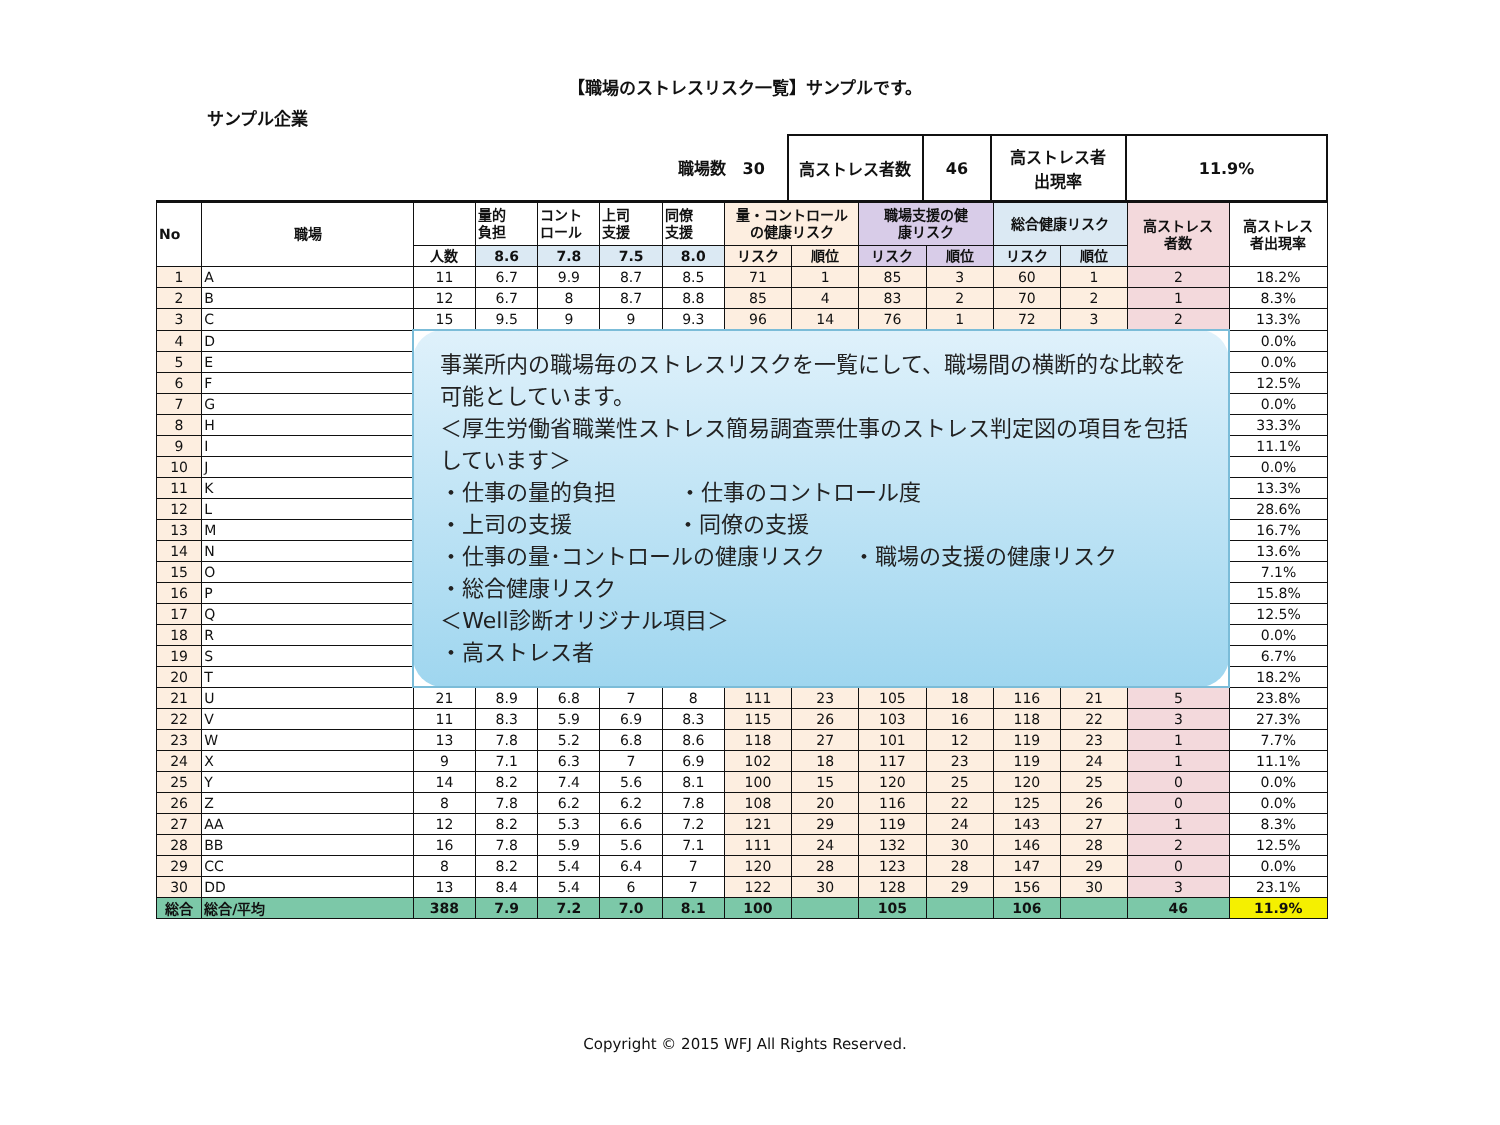【職場のストレスリスク一覧】サンプルです。
サンプル企業
職場数 30 高ストレス者数 46 高ストレス者
出現率
11.9%
| No | 職場 | | 量的 負担 | コント ロール | 上司 支援 | 同僚 支援 | 量・コントロール の健康リスク | | 職場支援の健 康リスク | | 総合健康リスク | | 高ストレス 者数 | 高ストレス 者出現率 |
| --- | --- | --- | --- | --- | --- | --- | --- | --- | --- | --- | --- | --- | --- | --- |
| | | 人数 | 8.6 | 7.8 | 7.5 | 8.0 | リスク | 順位 | リスク | 順位 | リスク | 順位 | | |
| 1 | A | 11 | 6.7 | 9.9 | 8.7 | 8.5 | 71 | 1 | 85 | 3 | 60 | 1 | 2 | 18.2% |
| 2 | B | 12 | 6.7 | 8 | 8.7 | 8.8 | 85 | 4 | 83 | 2 | 70 | 2 | 1 | 8.3% |
| 3 | C | 15 | 9.5 | 9 | 9 | 9.3 | 96 | 14 | 76 | 1 | 72 | 3 | 2 | 13.3% |
| 4 | D | 事業所内の職場毎のストレスリスクを一覧にして、職場間の横断的な比較を可能としています。 ＜厚生労働省職業性ストレス簡易調査票仕事のストレス判定図の項目を包括しています＞ ・仕事の量的負担 ・仕事のコントロール度 ・上司の支援 ・同僚の支援 ・仕事の量･コントロールの健康リスク ・職場の支援の健康リスク ・総合健康リスク ＜Well診断オリジナル項目＞ ・高ストレス者 | | | | | | | | | | | | 0.0% |
| 5 | E | | | | | | | | | | | | | 0.0% |
| 6 | F | | | | | | | | | | | | | 12.5% |
| 7 | G | | | | | | | | | | | | | 0.0% |
| 8 | H | | | | | | | | | | | | | 33.3% |
| 9 | I | | | | | | | | | | | | | 11.1% |
| 10 | J | | | | | | | | | | | | | 0.0% |
| 11 | K | | | | | | | | | | | | | 13.3% |
| 12 | L | | | | | | | | | | | | | 28.6% |
| 13 | M | | | | | | | | | | | | | 16.7% |
| 14 | N | | | | | | | | | | | | | 13.6% |
| 15 | O | | | | | | | | | | | | | 7.1% |
| 16 | P | | | | | | | | | | | | | 15.8% |
| 17 | Q | | | | | | | | | | | | | 12.5% |
| 18 | R | | | | | | | | | | | | | 0.0% |
| 19 | S | | | | | | | | | | | | | 6.7% |
| 20 | T | | | | | | | | | | | | | 18.2% |
| 21 | U | 21 | 8.9 | 6.8 | 7 | 8 | 111 | 23 | 105 | 18 | 116 | 21 | 5 | 23.8% |
| 22 | V | 11 | 8.3 | 5.9 | 6.9 | 8.3 | 115 | 26 | 103 | 16 | 118 | 22 | 3 | 27.3% |
| 23 | W | 13 | 7.8 | 5.2 | 6.8 | 8.6 | 118 | 27 | 101 | 12 | 119 | 23 | 1 | 7.7% |
| 24 | X | 9 | 7.1 | 6.3 | 7 | 6.9 | 102 | 18 | 117 | 23 | 119 | 24 | 1 | 11.1% |
| 25 | Y | 14 | 8.2 | 7.4 | 5.6 | 8.1 | 100 | 15 | 120 | 25 | 120 | 25 | 0 | 0.0% |
| 26 | Z | 8 | 7.8 | 6.2 | 6.2 | 7.8 | 108 | 20 | 116 | 22 | 125 | 26 | 0 | 0.0% |
| 27 | AA | 12 | 8.2 | 5.3 | 6.6 | 7.2 | 121 | 29 | 119 | 24 | 143 | 27 | 1 | 8.3% |
| 28 | BB | 16 | 7.8 | 5.9 | 5.6 | 7.1 | 111 | 24 | 132 | 30 | 146 | 28 | 2 | 12.5% |
| 29 | CC | 8 | 8.2 | 5.4 | 6.4 | 7 | 120 | 28 | 123 | 28 | 147 | 29 | 0 | 0.0% |
| 30 | DD | 13 | 8.4 | 5.4 | 6 | 7 | 122 | 30 | 128 | 29 | 156 | 30 | 3 | 23.1% |
| 総合 | 総合/平均 | 388 | 7.9 | 7.2 | 7.0 | 8.1 | 100 | | 105 | | 106 | | 46 | 11.9% |
Copyright © 2015 WFJ All Rights Reserved.